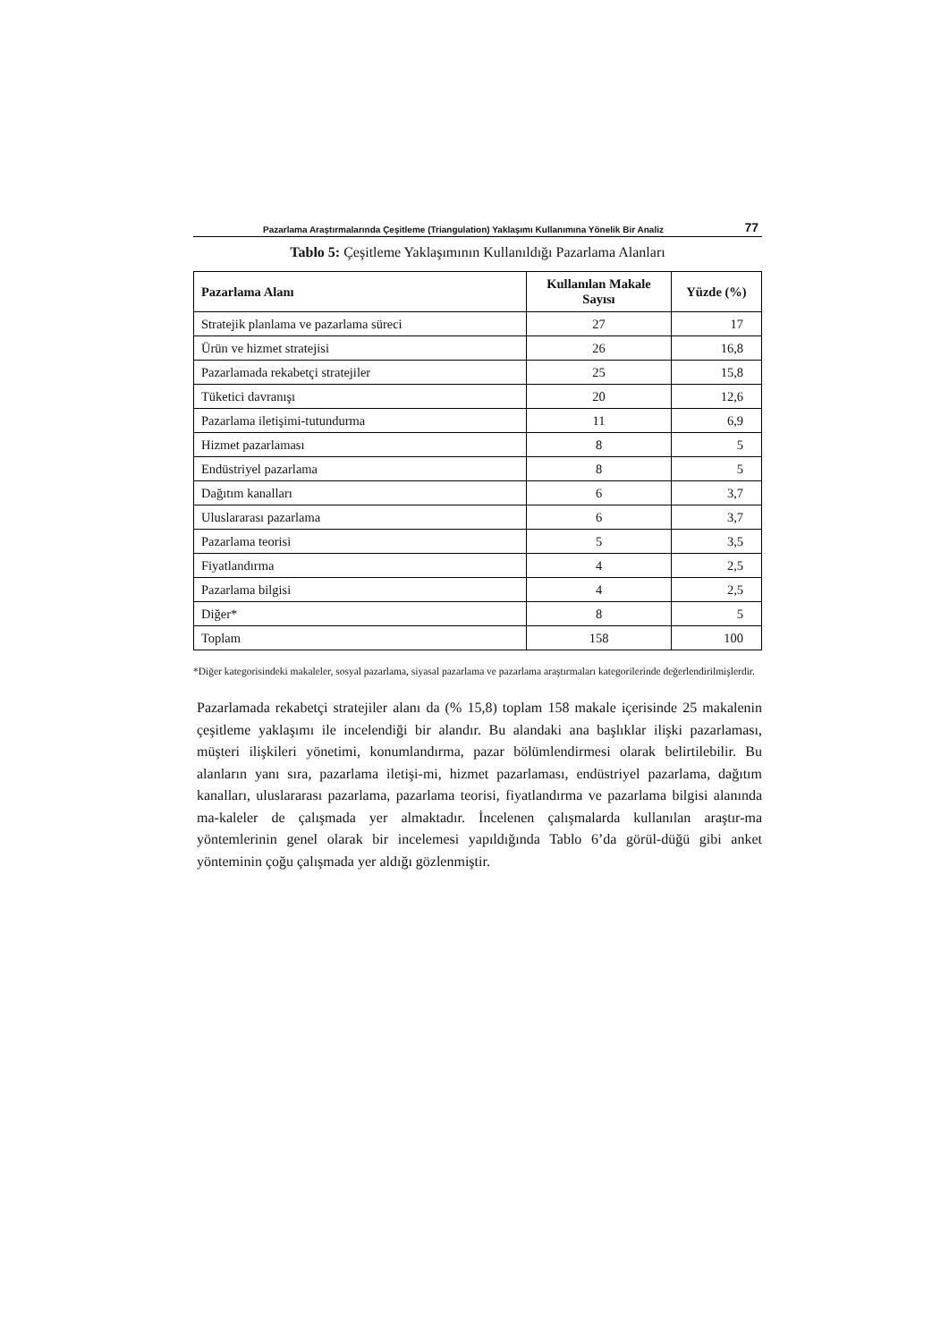Pazarlama Araştırmalarında Çeşitleme (Triangulation) Yaklaşımı Kullanımına Yönelik Bir Analiz 77
Tablo 5: Çeşitleme Yaklaşımının Kullanıldığı Pazarlama Alanları
| Pazarlama Alanı | Kullanılan Makale Sayısı | Yüzde (%) |
| --- | --- | --- |
| Stratejik planlama ve pazarlama süreci | 27 | 17 |
| Ürün ve hizmet stratejisi | 26 | 16,8 |
| Pazarlamada rekabetçi stratejiler | 25 | 15,8 |
| Tüketici davranışı | 20 | 12,6 |
| Pazarlama iletişimi-tutundurma | 11 | 6,9 |
| Hizmet pazarlaması | 8 | 5 |
| Endüstriyel pazarlama | 8 | 5 |
| Dağıtım kanalları | 6 | 3,7 |
| Uluslararası pazarlama | 6 | 3,7 |
| Pazarlama teorisi | 5 | 3,5 |
| Fiyatlandırma | 4 | 2,5 |
| Pazarlama bilgisi | 4 | 2,5 |
| Diğer* | 8 | 5 |
| Toplam | 158 | 100 |
*Diğer kategorisindeki makaleler, sosyal pazarlama, siyasal pazarlama ve pazarlama araştırmaları kategorilerinde değerlendirilmişlerdir.
Pazarlamada rekabetçi stratejiler alanı da (% 15,8) toplam 158 makale içerisinde 25 makalenin çeşitleme yaklaşımı ile incelendiği bir alandır. Bu alandaki ana başlıklar ilişki pazarlaması, müşteri ilişkileri yönetimi, konumlandırma, pazar bölümlendirmesi olarak belirtilebilir. Bu alanların yanı sıra, pazarlama iletişi-mi, hizmet pazarlaması, endüstriyel pazarlama, dağıtım kanalları, uluslararası pazarlama, pazarlama teorisi, fiyatlandırma ve pazarlama bilgisi alanında ma-kaleler de çalışmada yer almaktadır. İncelenen çalışmalarda kullanılan araştır-ma yöntemlerinin genel olarak bir incelemesi yapıldığında Tablo 6’da görül-düğü gibi anket yönteminin çoğu çalışmada yer aldığı gözlenmiştir.